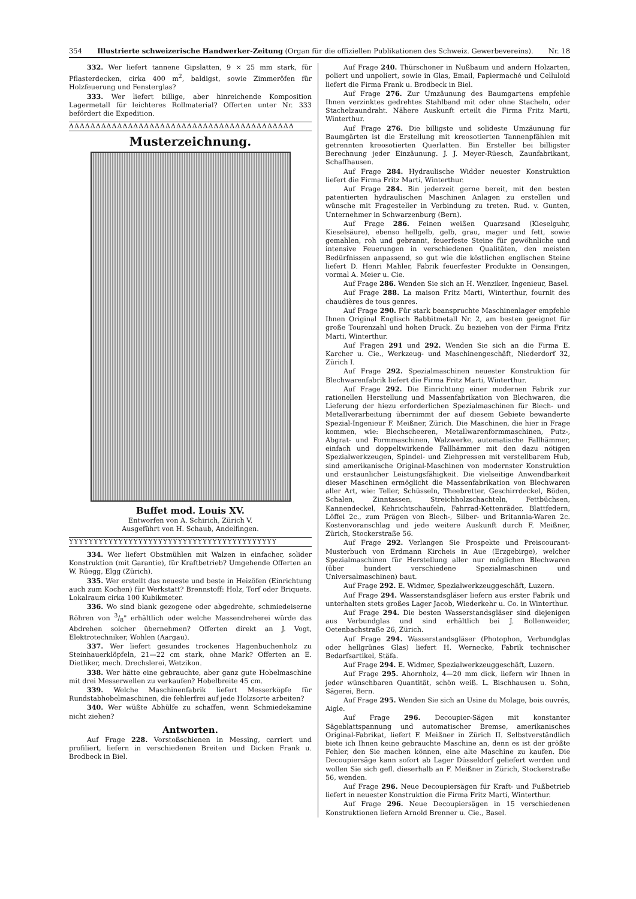354 Illustrierte schweizerische Handwerker-Zeitung (Organ für die offiziellen Publikationen des Schweiz. Gewerbevereins). Nr. 18
332. Wer liefert tannene Gipslatten, 9 × 25 mm stark, für Pflasterdecken, cirka 400 m<sup>2</sup>, baldigst, sowie Zimmeröfen für Holzfeuerung und Fensterglas?
333. Wer liefert billige, aber hinreichende Komposition Lagermetall für leichteres Rollmaterial? Offerten unter Nr. 333 befördert die Expedition.
ΔΔΔΔΔΔΔΔΔΔΔΔΔΔΔΔΔΔΔΔΔΔΔΔΔΔΔΔΔΔΔΔΔΔΔΔΔΔΔΔΔΔ
Musterzeichnung.
Buffet mod. Louis XV.
Entworfen von A. Schirich, Zürich V.
Ausgeführt von H. Schaub, Andelfingen.
YYYYYYYYYYYYYYYYYYYYYYYYYYYYYYYYYYYYYYYYYY
334. Wer liefert Obstmühlen mit Walzen in einfacher, solider Konstruktion (mit Garantie), für Kraftbetrieb? Umgehende Offerten an W. Rüegg, Elgg (Zürich).
335. Wer erstellt das neueste und beste in Heizöfen (Einrichtung auch zum Kochen) für Werkstatt? Brennstoff: Holz, Torf oder Briquets. Lokalraum cirka 100 Kubikmeter.
336. Wo sind blank gezogene oder abgedrehte, schmiedeiserne Röhren von 3/8" erhältlich oder welche Massendreherei würde das Abdrehen solcher übernehmen? Offerten direkt an J. Vogt, Elektrotechniker, Wohlen (Aargau).
337. Wer liefert gesundes trockenes Hagenbuchenholz zu Steinhauerklöpfeln, 21—22 cm stark, ohne Mark? Offerten an E. Dietliker, mech. Drechslerei, Wetzikon.
338. Wer hätte eine gebrauchte, aber ganz gute Hobelmaschine mit drei Messerwellen zu verkaufen? Hobelbreite 45 cm.
339. Welche Maschinenfabrik liefert Messerköpfe für Rundstabhobelmaschinen, die fehlerfrei auf jede Holzsorte arbeiten?
340. Wer wüßte Abhülfe zu schaffen, wenn Schmiedekamine nicht ziehen?
Antworten.
Auf Frage 228. Vorstoßschienen in Messing, carriert und profiliert, liefern in verschiedenen Breiten und Dicken Frank u. Brodbeck in Biel.
Auf Frage 240. Thürschoner in Nußbaum und andern Holzarten, poliert und unpoliert, sowie in Glas, Email, Papiermaché und Celluloid liefert die Firma Frank u. Brodbeck in Biel.
Auf Frage 276. Zur Umzäunung des Baumgartens empfehle Ihnen verzinktes gedrehtes Stahlband mit oder ohne Stacheln, oder Stachelzaundraht. Nähere Auskunft erteilt die Firma Fritz Marti, Winterthur.
Auf Frage 276. Die billigste und solideste Umzäunung für Baumgärten ist die Erstellung mit kreosotierten Tannenpfählen mit getrennten kreosotierten Querlatten. Bin Ersteller bei billigster Berechnung jeder Einzäunung. J. J. Meyer-Rüesch, Zaunfabrikant, Schaffhausen.
Auf Frage 284. Hydraulische Widder neuester Konstruktion liefert die Firma Fritz Marti, Winterthur.
Auf Frage 284. Bin jederzeit gerne bereit, mit den besten patentierten hydraulischen Maschinen Anlagen zu erstellen und wünsche mit Fragesteller in Verbindung zu treten. Rud. v. Gunten, Unternehmer in Schwarzenburg (Bern).
Auf Frage 286. Feinen weißen Quarzsand (Kieselguhr, Kieselsäure), ebenso hellgelb, gelb, grau, mager und fett, sowie gemahlen, roh und gebrannt, feuerfeste Steine für gewöhnliche und intensive Feuerungen in verschiedenen Qualitäten, den meisten Bedürfnissen anpassend, so gut wie die köstlichen englischen Steine liefert D. Henri Mahler, Fabrik feuerfester Produkte in Oensingen, vormal A. Meier u. Cie.
Auf Frage 286. Wenden Sie sich an H. Wenziker, Ingenieur, Basel.
Auf Frage 288. La maison Fritz Marti, Winterthur, fournit des chaudières de tous genres.
Auf Frage 290. Für stark beanspruchte Maschinenlager empfehle Ihnen Original Englisch Babbitmetall Nr. 2, am besten geeignet für große Tourenzahl und hohen Druck. Zu beziehen von der Firma Fritz Marti, Winterthur.
Auf Fragen 291 und 292. Wenden Sie sich an die Firma E. Karcher u. Cie., Werkzeug- und Maschinengeschäft, Niederdorf 32, Zürich I.
Auf Frage 292. Spezialmaschinen neuester Konstruktion für Blechwarenfabrik liefert die Firma Fritz Marti, Winterthur.
Auf Frage 292. Die Einrichtung einer modernen Fabrik zur rationellen Herstellung und Massenfabrikation von Blechwaren, die Lieferung der hiezu erforderlichen Spezialmaschinen für Blech- und Metallverarbeitung übernimmt der auf diesem Gebiete bewanderte Spezial-Ingenieur F. Meißner, Zürich. Die Maschinen, die hier in Frage kommen, wie: Blechscheeren, Metallwarenformmaschinen, Putz-, Abgrat- und Formmaschinen, Walzwerke, automatische Fallhämmer, einfach und doppeltwirkende Fallhämmer mit den dazu nötigen Spezialwerkzeugen, Spindel- und Ziehpressen mit verstellbarem Hub, sind amerikanische Original-Maschinen von modernster Konstruktion und erstaunlicher Leistungsfähigkeit. Die vielseitige Anwendbarkeit dieser Maschinen ermöglicht die Massenfabrikation von Blechwaren aller Art, wie: Teller, Schüsseln, Theebretter, Geschirrdeckel, Böden, Schalen, Zinntassen, Streichholzschachteln, Fettbüchsen, Kannendeckel, Kehrichtschaufeln, Fahrrad-Kettenräder, Blattfedern, Löffel 2c., zum Prägen von Blech-, Silber- und Britannia-Waren 2c. Kostenvoranschlag und jede weitere Auskunft durch F. Meißner, Zürich, Stockerstraße 56.
Auf Frage 292. Verlangen Sie Prospekte und Preiscourant-Musterbuch von Erdmann Kircheis in Aue (Erzgebirge), welcher Spezialmaschinen für Herstellung aller nur möglichen Blechwaren (über hundert verschiedene Spezialmaschinen und Universalmaschinen) baut.
Auf Frage 292. E. Widmer, Spezialwerkzeuggeschäft, Luzern.
Auf Frage 294. Wasserstandsgläser liefern aus erster Fabrik und unterhalten stets großes Lager Jacob, Wiederkehr u. Co. in Winterthur.
Auf Frage 294. Die besten Wasserstandsgläser sind diejenigen aus Verbundglas und sind erhältlich bei J. Bollenweider, Oetenbachstraße 26, Zürich.
Auf Frage 294. Wasserstandsgläser (Photophon, Verbundglas oder hellgrünes Glas) liefert H. Wernecke, Fabrik technischer Bedarfsartikel, Stäfa.
Auf Frage 294. E. Widmer, Spezialwerkzeuggeschäft, Luzern.
Auf Frage 295. Ahornholz, 4—20 mm dick, liefern wir Ihnen in jeder wünschbaren Quantität, schön weiß. L. Bischhausen u. Sohn, Sägerei, Bern.
Auf Frage 295. Wenden Sie sich an Usine du Molage, bois ouvrés, Aigle.
Auf Frage 296. Decoupier-Sägen mit konstanter Sägeblattspannung und automatischer Bremse, amerikanisches Original-Fabrikat, liefert F. Meißner in Zürich II. Selbstverständlich biete ich Ihnen keine gebrauchte Maschine an, denn es ist der größte Fehler, den Sie machen können, eine alte Maschine zu kaufen. Die Decoupiersäge kann sofort ab Lager Düsseldorf geliefert werden und wollen Sie sich gefl. dieserhalb an F. Meißner in Zürich, Stockerstraße 56, wenden.
Auf Frage 296. Neue Decoupiersägen für Kraft- und Fußbetrieb liefert in neuester Konstruktion die Firma Fritz Marti, Winterthur.
Auf Frage 296. Neue Decoupiersägen in 15 verschiedenen Konstruktionen liefern Arnold Brenner u. Cie., Basel.